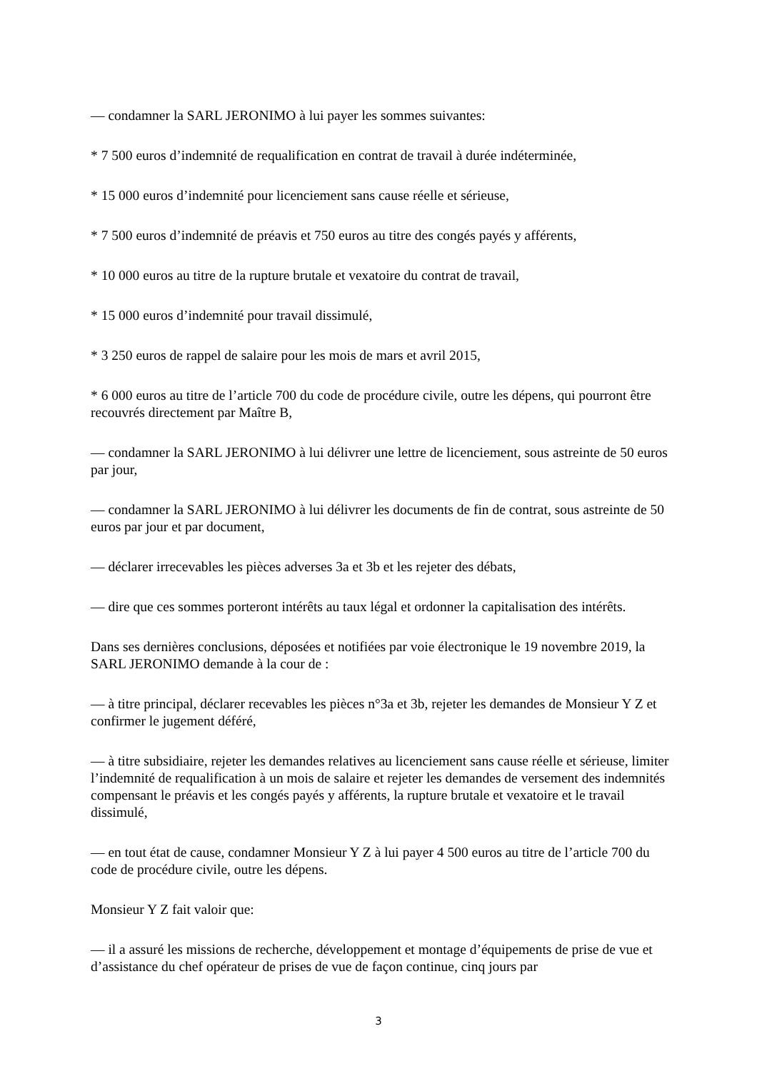— condamner la SARL JERONIMO à lui payer les sommes suivantes:
* 7 500 euros d’indemnité de requalification en contrat de travail à durée indéterminée,
* 15 000 euros d’indemnité pour licenciement sans cause réelle et sérieuse,
* 7 500 euros d’indemnité de préavis et 750 euros au titre des congés payés y afférents,
* 10 000 euros au titre de la rupture brutale et vexatoire du contrat de travail,
* 15 000 euros d’indemnité pour travail dissimulé,
* 3 250 euros de rappel de salaire pour les mois de mars et avril 2015,
* 6 000 euros au titre de l’article 700 du code de procédure civile, outre les dépens, qui pourront être recouvrés directement par Maître B,
— condamner la SARL JERONIMO à lui délivrer une lettre de licenciement, sous astreinte de 50 euros par jour,
— condamner la SARL JERONIMO à lui délivrer les documents de fin de contrat, sous astreinte de 50 euros par jour et par document,
— déclarer irrecevables les pièces adverses 3a et 3b et les rejeter des débats,
— dire que ces sommes porteront intérêts au taux légal et ordonner la capitalisation des intérêts.
Dans ses dernières conclusions, déposées et notifiées par voie électronique le 19 novembre 2019, la SARL JERONIMO demande à la cour de :
— à titre principal, déclarer recevables les pièces n°3a et 3b, rejeter les demandes de Monsieur Y Z et confirmer le jugement déféré,
— à titre subsidiaire, rejeter les demandes relatives au licenciement sans cause réelle et sérieuse, limiter l’indemnité de requalification à un mois de salaire et rejeter les demandes de versement des indemnités compensant le préavis et les congés payés y afférents, la rupture brutale et vexatoire et le travail dissimulé,
— en tout état de cause, condamner Monsieur Y Z à lui payer 4 500 euros au titre de l’article 700 du code de procédure civile, outre les dépens.
Monsieur Y Z fait valoir que:
— il a assuré les missions de recherche, développement et montage d’équipements de prise de vue et d’assistance du chef opérateur de prises de vue de façon continue, cinq jours par
3